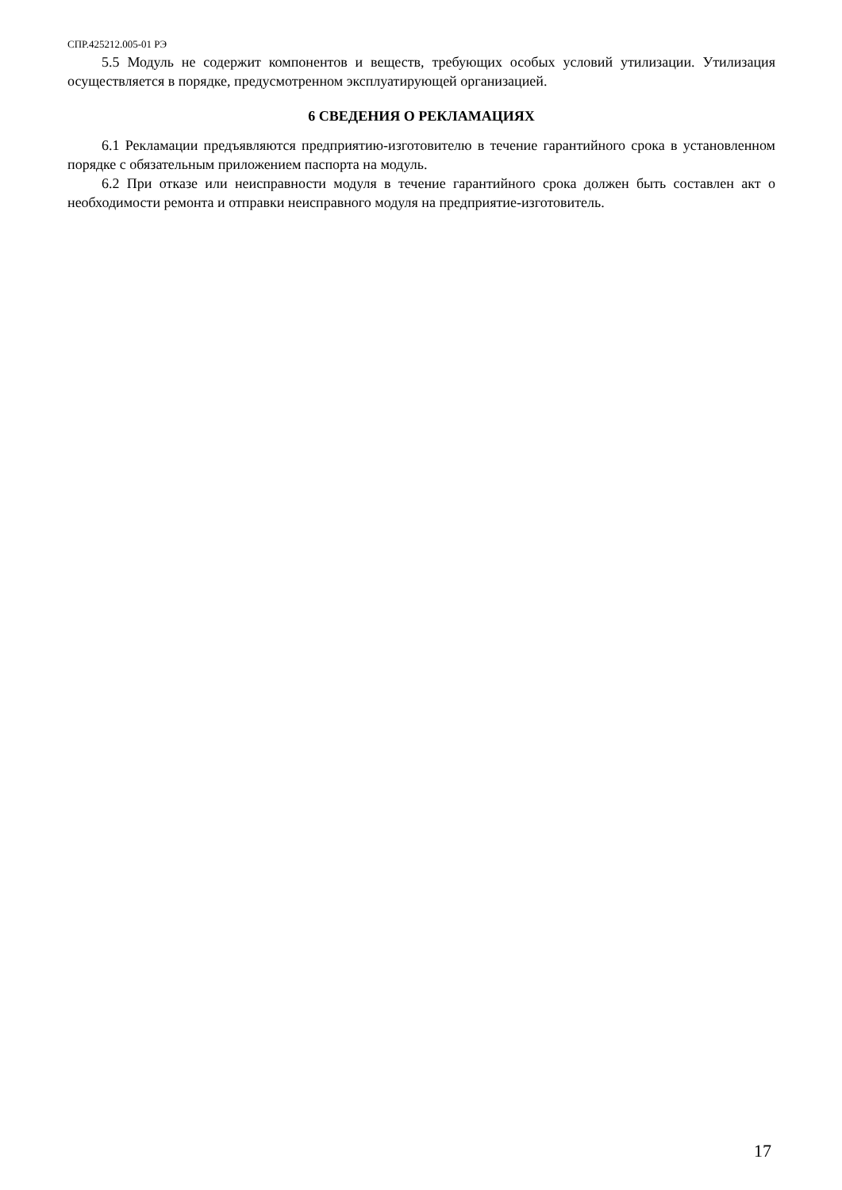СПР.425212.005-01 РЭ
5.5 Модуль не содержит компонентов и веществ, требующих особых условий утилизации. Утилизация осуществляется в порядке, предусмотренном эксплуатирующей организацией.
6 СВЕДЕНИЯ О РЕКЛАМАЦИЯХ
6.1 Рекламации предъявляются предприятию-изготовителю в течение гарантийного срока в установленном порядке с обязательным приложением паспорта на модуль.
6.2 При отказе или неисправности модуля в течение гарантийного срока должен быть составлен акт о необходимости ремонта и отправки неисправного модуля на предприятие-изготовитель.
17